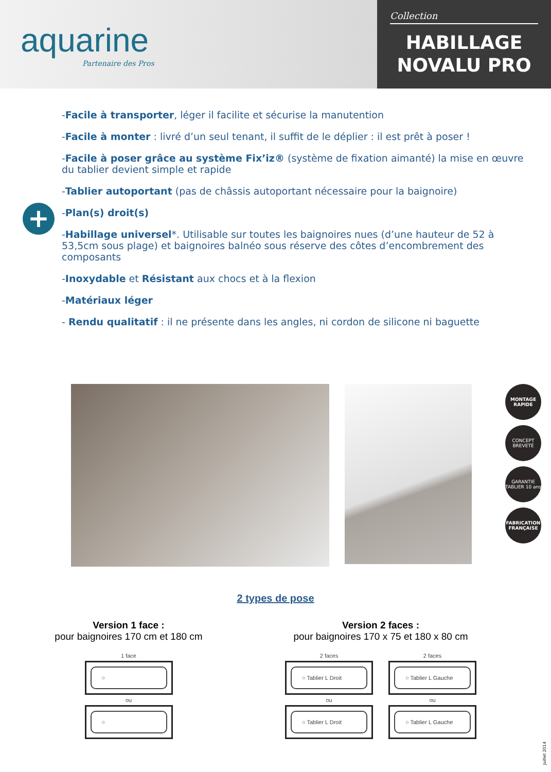aquarine
Partenaire des Pros
Collection
HABILLAGE
NOVALU PRO
+
-Facile à transporter, léger il facilite et sécurise la manutention
-Facile à monter : livré d’un seul tenant, il suffit de le déplier : il est prêt à poser !
-Facile à poser grâce au système Fix’iz® (système de fixation aimanté) la mise en œuvre du tablier devient simple et rapide
-Tablier autoportant (pas de châssis autoportant nécessaire pour la baignoire)
-Plan(s) droit(s)
-Habillage universel*. Utilisable sur toutes les baignoires nues (d’une hauteur de 52 à 53,5cm sous plage) et baignoires balnéo sous réserve des côtes d’encombrement des composants
-Inoxydable et Résistant aux chocs et à la flexion
-Matériaux léger
- Rendu qualitatif : il ne présente dans les angles, ni cordon de silicone ni baguette
MONTAGE RAPIDE
CONCEPT BREVETÉ
GARANTIE TABLIER 10 ans
FABRICATION FRANÇAISE
2 types de pose
Version 1 face :
pour baignoires 170 cm et 180 cm
1 face
○
ou
○
Version 2 faces :
pour baignoires 170 x 75 et 180 x 80 cm
2 faces
○ Tablier L Droit
ou
○ Tablier L Droit
2 faces
○ Tablier L Gauche
ou
○ Tablier L Gauche
Juillet 2014